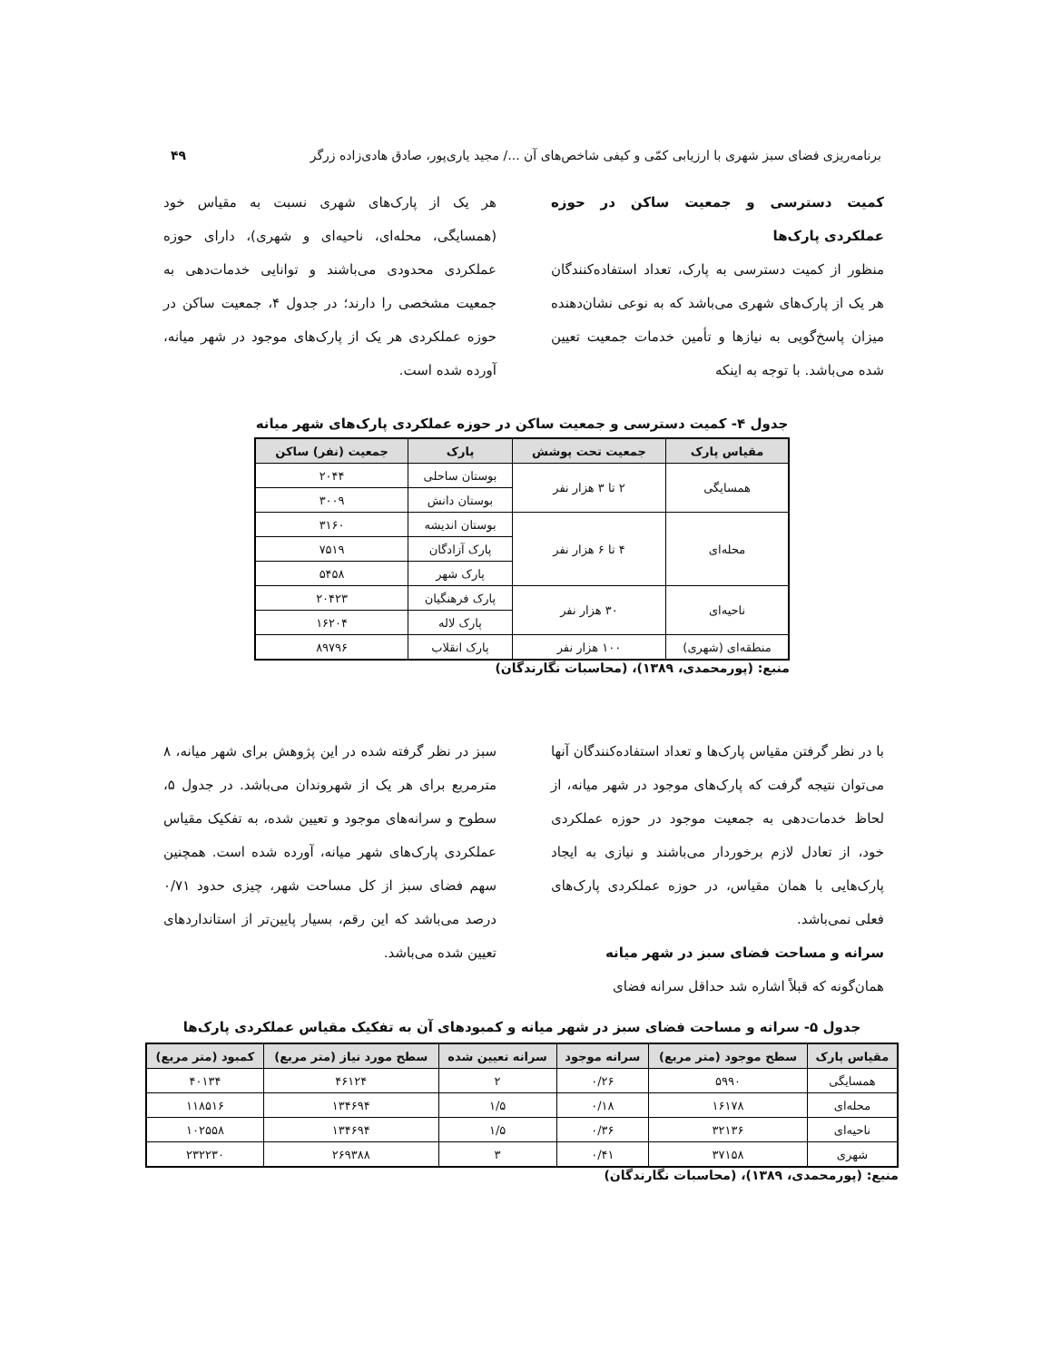برنامه‌ریزی فضای سبز شهری با ارزیابی کمّی و کیفی شاخص‌های آن .../ مجید یاری‌پور، صادق هادی‌زاده زرگر ۴۹
کمیت دسترسی و جمعیت ساکن در حوزه عملکردی پارک‌ها
منظور از کمیت دسترسی به پارک، تعداد استفاده‌کنندگان هر یک از پارک‌های شهری می‌باشد که به نوعی نشان‌دهنده میزان پاسخ‌گویی به نیازها و تأمین خدمات جمعیت تعیین شده می‌باشد. با توجه به اینکه
هر یک از پارک‌های شهری نسبت به مقیاس خود (همسایگی، محله‌ای، ناحیه‌ای و شهری)، دارای حوزه عملکردی محدودی می‌باشند و توانایی خدمات‌دهی به جمعیت مشخصی را دارند؛ در جدول ۴، جمعیت ساکن در حوزه عملکردی هر یک از پارک‌های موجود در شهر میانه، آورده شده است.
جدول ۴- کمیت دسترسی و جمعیت ساکن در حوزه عملکردی پارک‌های شهر میانه
| مقیاس پارک | جمعیت تحت پوشش | پارک | جمعیت (نفر) ساکن |
| --- | --- | --- | --- |
| همسایگی | ۲ تا ۳ هزار نفر | بوستان ساحلی | ۲۰۴۴ |
| | | بوستان دانش | ۳۰۰۹ |
| محله‌ای | ۴ تا ۶ هزار نفر | بوستان اندیشه | ۳۱۶۰ |
| | | پارک آزادگان | ۷۵۱۹ |
| | | پارک شهر | ۵۴۵۸ |
| ناحیه‌ای | ۳۰ هزار نفر | پارک فرهنگیان | ۲۰۴۲۳ |
| | | پارک لاله | ۱۶۲۰۴ |
| منطقه‌ای (شهری) | ۱۰۰ هزار نفر | پارک انقلاب | ۸۹۷۹۶ |
منبع: (پورمحمدی، ۱۳۸۹)، (محاسبات نگارندگان)
با در نظر گرفتن مقیاس پارک‌ها و تعداد استفاده‌کنندگان آنها می‌توان نتیجه گرفت که پارک‌های موجود در شهر میانه، از لحاظ خدمات‌دهی به جمعیت موجود در حوزه عملکردی خود، از تعادل لازم برخوردار می‌باشند و نیازی به ایجاد پارک‌هایی با همان مقیاس، در حوزه عملکردی پارک‌های فعلی نمی‌باشد.
سرانه و مساحت فضای سبز در شهر میانه
همان‌گونه که قبلاً اشاره شد حداقل سرانه فضای
سبز در نظر گرفته شده در این پژوهش برای شهر میانه، ۸ مترمربع برای هر یک از شهروندان می‌باشد. در جدول ۵، سطوح و سرانه‌های موجود و تعیین شده، به تفکیک مقیاس عملکردی پارک‌های شهر میانه، آورده شده است. همچنین سهم فضای سبز از کل مساحت شهر، چیزی حدود ۰/۷۱ درصد می‌باشد که این رقم، بسیار پایین‌تر از استانداردهای تعیین شده می‌باشد.
جدول ۵- سرانه و مساحت فضای سبز در شهر میانه و کمبودهای آن به تفکیک مقیاس عملکردی پارک‌ها
| مقیاس پارک | سطح موجود (متر مربع) | سرانه موجود | سرانه تعیین شده | سطح مورد نیاز (متر مربع) | کمبود (متر مربع) |
| --- | --- | --- | --- | --- | --- |
| همسایگی | ۵۹۹۰ | ۰/۲۶ | ۲ | ۴۶۱۲۴ | ۴۰۱۳۴ |
| محله‌ای | ۱۶۱۷۸ | ۰/۱۸ | ۱/۵ | ۱۳۴۶۹۴ | ۱۱۸۵۱۶ |
| ناحیه‌ای | ۳۲۱۳۶ | ۰/۳۶ | ۱/۵ | ۱۳۴۶۹۴ | ۱۰۲۵۵۸ |
| شهری | ۳۷۱۵۸ | ۰/۴۱ | ۳ | ۲۶۹۳۸۸ | ۲۳۲۲۳۰ |
منبع: (پورمحمدی، ۱۳۸۹)، (محاسبات نگارندگان)